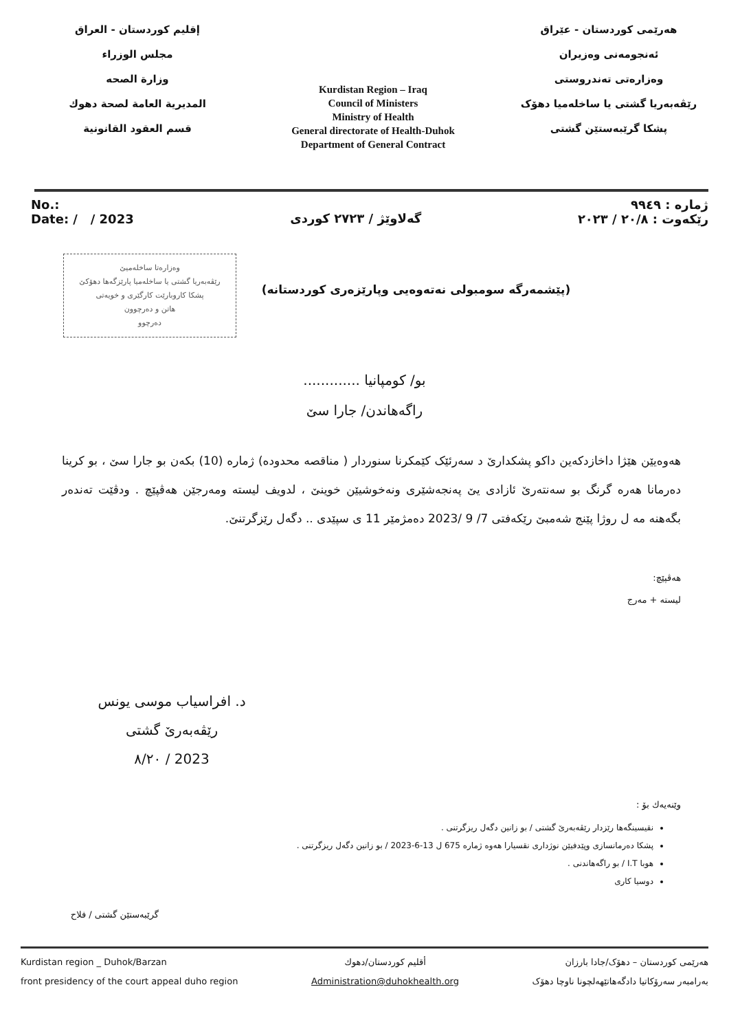إقليم كوردستان - العراق
مجلس الوزراء
وزارة الصحه
المديرية العامة لصحة دهوك
قسم العقود القانونية
Kurdistan Region – Iraq
Council of Ministers
Ministry of Health
General directorate of Health-Duhok
Department of General Contract
هەرێمی کوردستان - عێراق
ئەنجومەنی وەزیران
وەزارەتی تەندروستی
رێڤەبەریا گشتی یا ساخلەمیا دهۆک
پشکا گرێبەستێن گشتی
No.:
Date: / / 2023
گەلاوێژ / ٢٧٢٣ کوردی
ژمارە : ٩٩٤٩
رێکەوت : ٢٠/٨ / ٢٠٢٣
وەزارەتا ساخلەمیێ
رێڤەبەریا گشتی یا ساخلەمیا پارێزگەها دهۆکێ
پشکا کاروبارێت کارگێری و خویەتی
هاتن و دەرچوون
دەرچوو
(پێشمەرگە سومبولی نەتەوەیی وپارێزەری کوردستانە)
بو/ کومپانیا .............
راگەهاندن/ جارا سێ
هەوەیێن هێژا داخازدکەین داکو پشکدارێ د سەرئێک کێمکرنا سنوردار ( مناقصە محدودە) ژمارە (10) بکەن بو جارا سێ ، بو کرینا دەرمانا هەرە گرنگ بو سەنتەرێ ئازادی یێ پەنجەشێری ونەخوشیێن خوینێ ، لدویف لیستە ومەرجێن هەڤپێچ . ودڤێت تەندەر بگەهنە مە ل روژا پێنج شەمبێ رێکەفتی 7/ 9 /2023 دەمژمێر 11 ی سپێدی .. دگەل رێزگرتنێ.
هەڤپێچ:
لیستە + مەرج
د. افراسیاب موسی یونس
رێڤەبەرێ گشتی
2023 / ٨/٢٠
وێنەیەك بۆ :
نقیسینگەها رێزدار رێڤەبەرێ گشتی / بو زانین دگەل ریزگرتنی .
پشکا دەرمانسازی وپێدفیێن نوژداری نقسیارا هەوە ژمارە 675 ل 13-6-2023 / بو زانین دگەل ریزگرتنی .
هوبا I.T / بو راگەهاندنی .
دوسیا کاری
گرێبەستێن گشتی / فلاح
Kurdistan region _ Duhok/Barzan
front presidency of the court appeal duho region
أقليم كوردستان/دهوك
Administration@duhokhealth.org
هەرێمی کوردستان – دهۆک/جادا بارزان
بەرامبەر سەرۆکاتیا دادگەهاتێهەلچونا ناوچا دهۆک